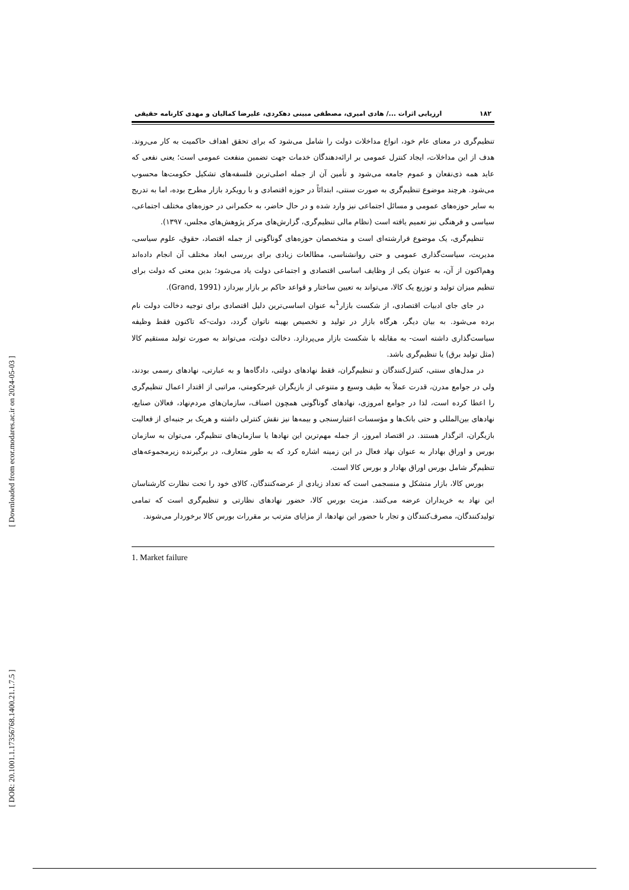[ DOR: 20.1001.1.17356768.1400.21.1.7.5 ] [ Downloaded from ecor.modares.ac.ir on 2024-05-03 ]
۱۸۲ ارزیابی اثرات .../ هادی امیری، مصطفی مبینی دهکردی، علیرضا کمالیان و مهدی کارنامه حقیقی
تنظیم‌گری در معنای عام خود، انواع مداخلات دولت را شامل می‌شود که برای تحقق اهداف حاکمیت به کار می‌روند. هدف از این مداخلات، ایجاد کنترل عمومی بر ارائه‌دهندگان خدمات جهت تضمین منفعت عمومی است؛ یعنی نفعی که عاید همه ذی‌نفعان و عموم جامعه می‌شود و تأمین آن از جمله اصلی‌ترین فلسفه‌های تشکیل حکومت‌ها محسوب می‌شود. هرچند موضوع تنظیم‌گری به صورت سنتی، ابتدائاً در حوزه اقتصادی و با رویکرد بازار مطرح بوده، اما به تدریج به سایر حوزه‌های عمومی و مسائل اجتماعی نیز وارد شده و در حال حاضر، به حکمرانی در حوزه‌های مختلف اجتماعی، سیاسی و فرهنگی نیز تعمیم یافته است (نظام مالی تنظیم‌گری، گزارش‌های مرکز پژوهش‌های مجلس، ۱۳۹۷).
تنظیم‌گری، یک موضوع فرارشته‌ای است و متخصصان حوزه‌های گوناگونی از جمله اقتصاد، حقوق، علوم سیاسی، مدیریت، سیاست‌گذاری عمومی و حتی روانشناسی، مطالعات زیادی برای بررسی ابعاد مختلف آن انجام داده‌اند وهم‌اکنون از آن، به عنوان یکی از وظایف اساسی اقتصادی و اجتماعی دولت یاد می‌شود؛ بدین معنی که دولت برای تنظیم میزان تولید و توزیع یک کالا، می‌تواند به تعیین ساختار و قواعد حاکم بر بازار بپردازد (Grand, 1991).
در جای جای ادبیات اقتصادی، از شکست بازار<sup>1</sup>به عنوان اساسی‌ترین دلیل اقتصادی برای توجیه دخالت دولت نام برده می‌شود. به بیان دیگر، هرگاه بازار در تولید و تخصیص بهینه ناتوان گردد، دولت-که تاکنون فقط وظیفه سیاست‌گذاری داشته است- به مقابله با شکست بازار می‌پردازد. دخالت دولت، می‌تواند به صورت تولید مستقیم کالا (مثل تولید برق) یا تنظیم‌گری باشد.
در مدل‌های سنتی، کنترل‌کنندگان و تنظیم‌گران، فقط نهادهای دولتی، دادگاه‌ها و به عبارتی، نهادهای رسمی بودند، ولی در جوامع مدرن، قدرت عملاً به طیف وسیع و متنوعی از بازیگران غیرحکومتی، مراتبی از اقتدار اعمال تنظیم‌گری را اعطا کرده است، لذا در جوامع امروزی، نهادهای گوناگونی همچون اصناف، سازمان‌های مردم‌نهاد، فعالان صنایع، نهادهای بین‌المللی و حتی بانک‌ها و مؤسسات اعتبارسنجی و بیمه‌ها نیز نقش کنترلی داشته و هریک بر جنبه‌ای از فعالیت بازیگران، اثرگذار هستند. در اقتصاد امروز، از جمله مهم‌ترین این نهادها یا سازمان‌های تنظیم‌گر، می‌توان به سازمان بورس و اوراق بهادار به عنوان نهاد فعال در این زمینه اشاره کرد که به طور متعارف، در برگیرنده زیرمجموعه‌های تنظیم‌گر شامل بورس اوراق بهادار و بورس کالا است.
بورس کالا، بازار متشکل و منسجمی است که تعداد زیادی از عرضه‌کنندگان، کالای خود را تحت نظارت کارشناسان این نهاد به خریداران عرضه می‌کنند. مزیت بورس کالا، حضور نهادهای نظارتی و تنظیم‌گری است که تمامی تولیدکنندگان، مصرف‌کنندگان و تجار با حضور این نهادها، از مزایای مترتب بر مقررات بورس کالا برخوردار می‌شوند.
1. Market failure